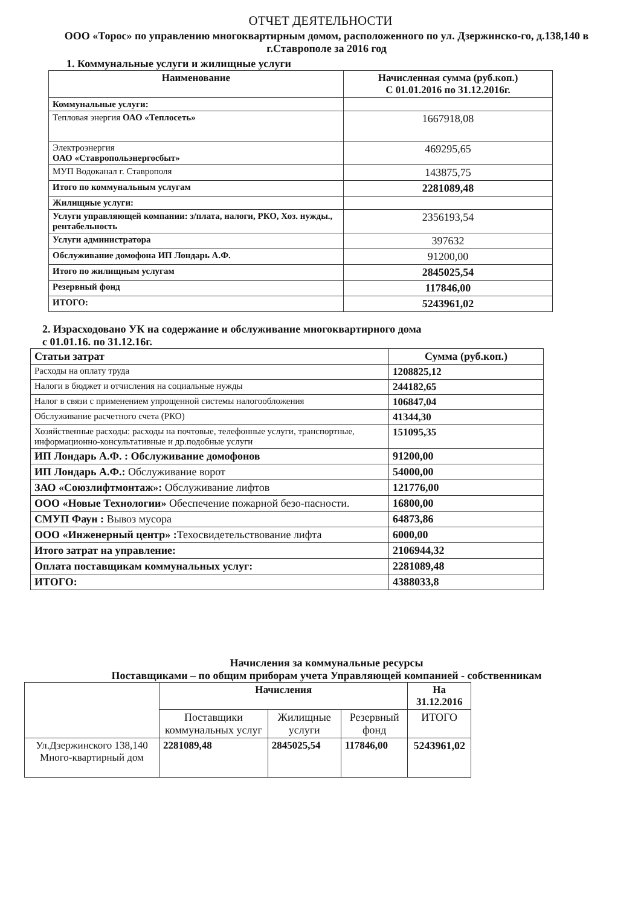ОТЧЕТ ДЕЯТЕЛЬНОСТИ
ООО «Торос» по управлению многоквартирным домом, расположенного по ул. Дзержинско-го, д.138,140 в г.Ставрополе за 2016 год
1. Коммунальные услуги и жилищные услуги
| Наименование | Начисленная сумма (руб.коп.) С 01.01.2016 по 31.12.2016г. |
| --- | --- |
| Коммунальные услуги: | |
| Тепловая энергия ОАО «Теплосеть» | 1667918,08 |
| Электроэнергия ОАО «Ставропольэнергосбыт» | 469295,65 |
| МУП Водоканал г. Ставрополя | 143875,75 |
| Итого по коммунальным услугам | 2281089,48 |
| Жилищные услуги: | |
| Услуги управляющей компании: з/плата, налоги, РКО, Хоз. нужды., рентабельность | 2356193,54 |
| Услуги администратора | 397632 |
| Обслуживание домофона ИП Лондарь А.Ф. | 91200,00 |
| Итого по жилищным услугам | 2845025,54 |
| Резервный фонд | 117846,00 |
| ИТОГО: | 5243961,02 |
2. Израсходовано УК на содержание и обслуживание многоквартирного дома
с 01.01.16. по 31.12.16г.
| Статьи затрат | Сумма (руб.коп.) |
| --- | --- |
| Расходы на оплату труда | 1208825,12 |
| Налоги в бюджет и отчисления на социальные нужды | 244182,65 |
| Налог в связи с применением упрощенной системы налогообложения | 106847,04 |
| Обслуживание расчетного счета (РКО) | 41344,30 |
| Хозяйственные расходы: расходы на почтовые, телефонные услуги, транспортные, информационно-консультативные и др.подобные услуги | 151095,35 |
| ИП Лондарь А.Ф. : Обслуживание домофонов | 91200,00 |
| ИП Лондарь А.Ф.: Обслуживание ворот | 54000,00 |
| ЗАО «Союзлифтмонтаж»: Обслуживание лифтов | 121776,00 |
| ООО «Новые Технологии» Обеспечение пожарной безо-пасности. | 16800,00 |
| СМУП Фаун : Вывоз мусора | 64873,86 |
| ООО «Инженерный центр» : Техосвидетельствование лифта | 6000,00 |
| Итого затрат на управление: | 2106944,32 |
| Оплата поставщикам коммунальных услуг: | 2281089,48 |
| ИТОГО: | 4388033,8 |
Начисления за коммунальные ресурсы
Поставщиками – по общим приборам учета Управляющей компанией - собственникам
| | Начисления | | | На 31.12.2016 |
| | Поставщики коммунальных услуг | Жилищные услуги | Резервный фонд | ИТОГО |
| Ул.Дзержинского 138,140 Много-квартирный дом | 2281089,48 | 2845025,54 | 117846,00 | 5243961,02 |